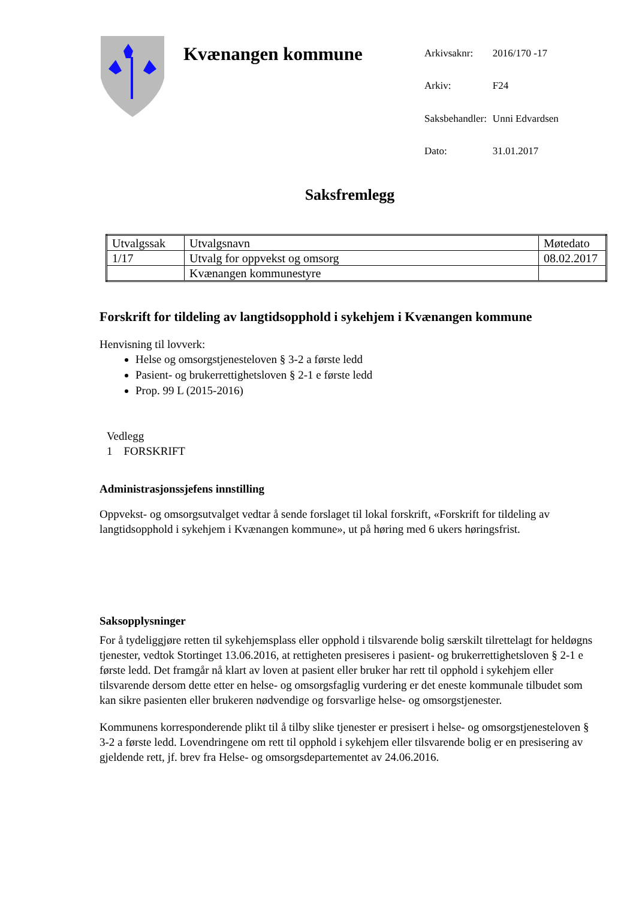Kvænangen kommune
| Arkivsaknr: | 2016/170 -17 |
| Arkiv: | F24 |
| Saksbehandler: | Unni Edvardsen |
| Dato: | 31.01.2017 |
Saksfremlegg
| Utvalgssak | Utvalgsnavn | Møtedato |
| 1/17 | Utvalg for oppvekst og omsorg | 08.02.2017 |
| | Kvænangen kommunestyre | |
Forskrift for tildeling av langtidsopphold i sykehjem i Kvænangen kommune
Henvisning til lovverk:
Helse og omsorgstjenesteloven § 3-2 a første ledd
Pasient- og brukerrettighetsloven § 2-1 e første ledd
Prop. 99 L (2015-2016)
Vedlegg
1 FORSKRIFT
Administrasjonssjefens innstilling
Oppvekst- og omsorgsutvalget vedtar å sende forslaget til lokal forskrift, «Forskrift for tildeling av langtidsopphold i sykehjem i Kvænangen kommune», ut på høring med 6 ukers høringsfrist.
Saksopplysninger
For å tydeliggjøre retten til sykehjemsplass eller opphold i tilsvarende bolig særskilt tilrettelagt for heldøgns tjenester, vedtok Stortinget 13.06.2016, at rettigheten presiseres i pasient- og brukerrettighetsloven § 2-1 e første ledd. Det framgår nå klart av loven at pasient eller bruker har rett til opphold i sykehjem eller tilsvarende dersom dette etter en helse- og omsorgsfaglig vurdering er det eneste kommunale tilbudet som kan sikre pasienten eller brukeren nødvendige og forsvarlige helse- og omsorgstjenester.
Kommunens korresponderende plikt til å tilby slike tjenester er presisert i helse- og omsorgstjenesteloven § 3-2 a første ledd. Lovendringene om rett til opphold i sykehjem eller tilsvarende bolig er en presisering av gjeldende rett, jf. brev fra Helse- og omsorgsdepartementet av 24.06.2016.